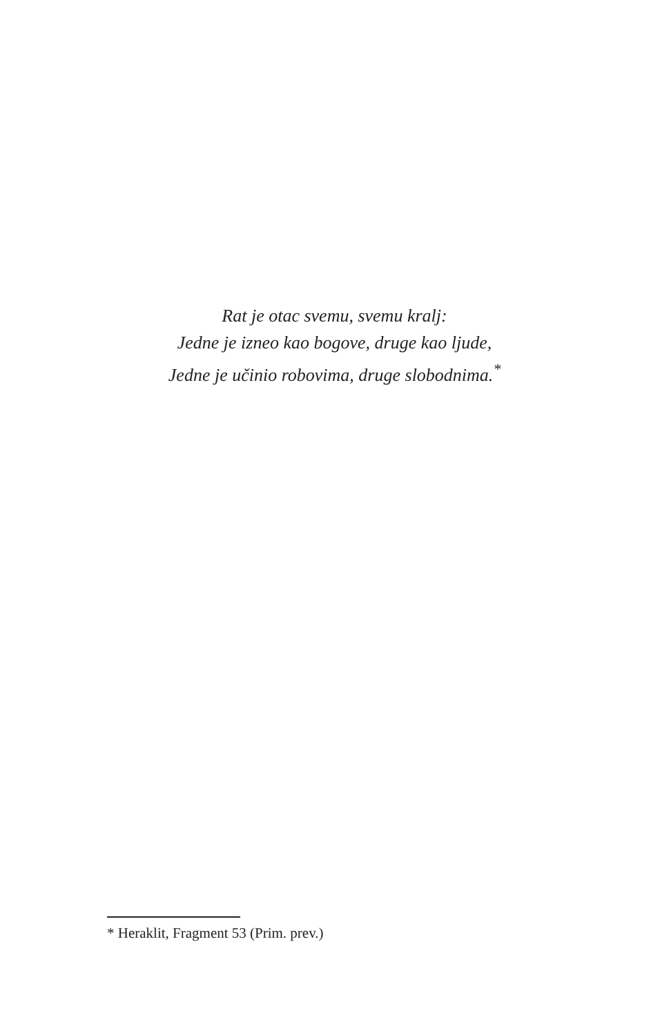Rat je otac svemu, svemu kralj:
Jedne je izneo kao bogove, druge kao ljude,
Jedne je učinio robovima, druge slobodnima.<sup>*</sup>
* Heraklit, Fragment 53 (Prim. prev.)